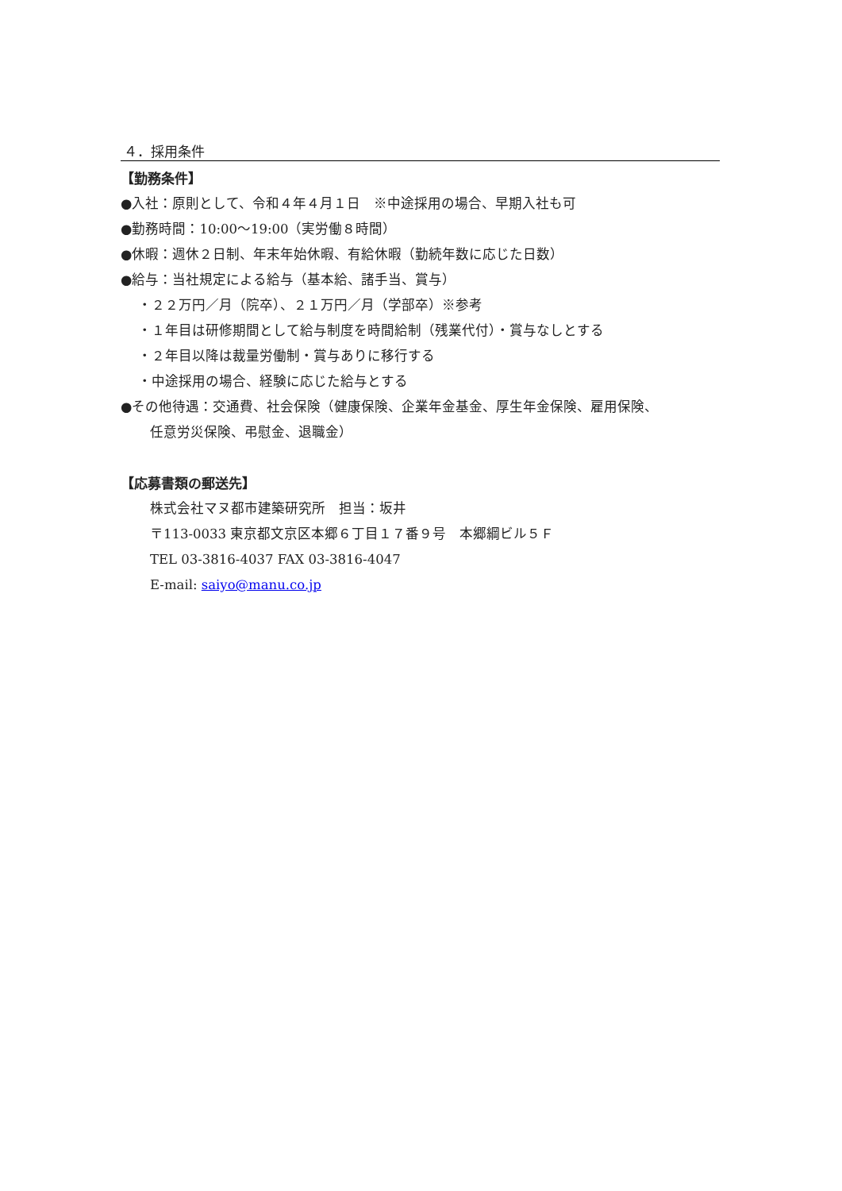４．採用条件
【勤務条件】
●入社：原則として、令和４年４月１日　※中途採用の場合、早期入社も可
●勤務時間：10:00～19:00（実労働８時間）
●休暇：週休２日制、年末年始休暇、有給休暇（勤続年数に応じた日数）
●給与：当社規定による給与（基本給、諸手当、賞与）
・２２万円／月（院卒）、２１万円／月（学部卒）※参考
・１年目は研修期間として給与制度を時間給制（残業代付）・賞与なしとする
・２年目以降は裁量労働制・賞与ありに移行する
・中途採用の場合、経験に応じた給与とする
●その他待遇：交通費、社会保険（健康保険、企業年金基金、厚生年金保険、雇用保険、
任意労災保険、弔慰金、退職金）
【応募書類の郵送先】
株式会社マヌ都市建築研究所　担当：坂井
〒113-0033 東京都文京区本郷６丁目１７番９号　本郷綱ビル５Ｆ
TEL 03-3816-4037 FAX 03-3816-4047
E-mail: saiyo@manu.co.jp